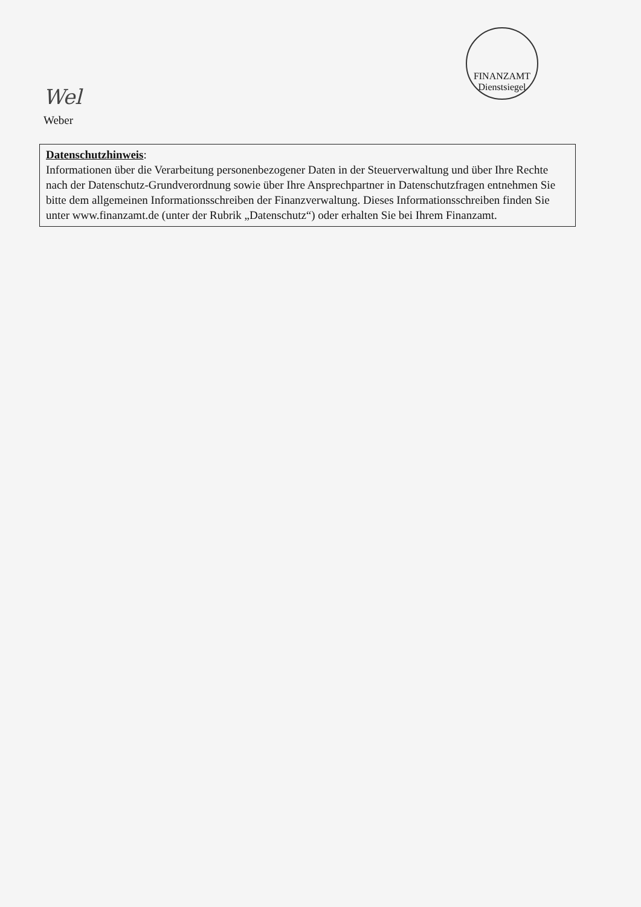Wel
Weber
FINANZAMT
Dienstsiegel
Datenschutzhinweis:
Informationen über die Verarbeitung personenbezogener Daten in der Steuerverwaltung und über Ihre Rechte nach der Datenschutz-Grundverordnung sowie über Ihre Ansprechpartner in Datenschutzfragen entnehmen Sie bitte dem allgemeinen Informationsschreiben der Finanzverwaltung. Dieses Informationsschreiben finden Sie unter www.finanzamt.de (unter der Rubrik „Datenschutz“) oder erhalten Sie bei Ihrem Finanzamt.